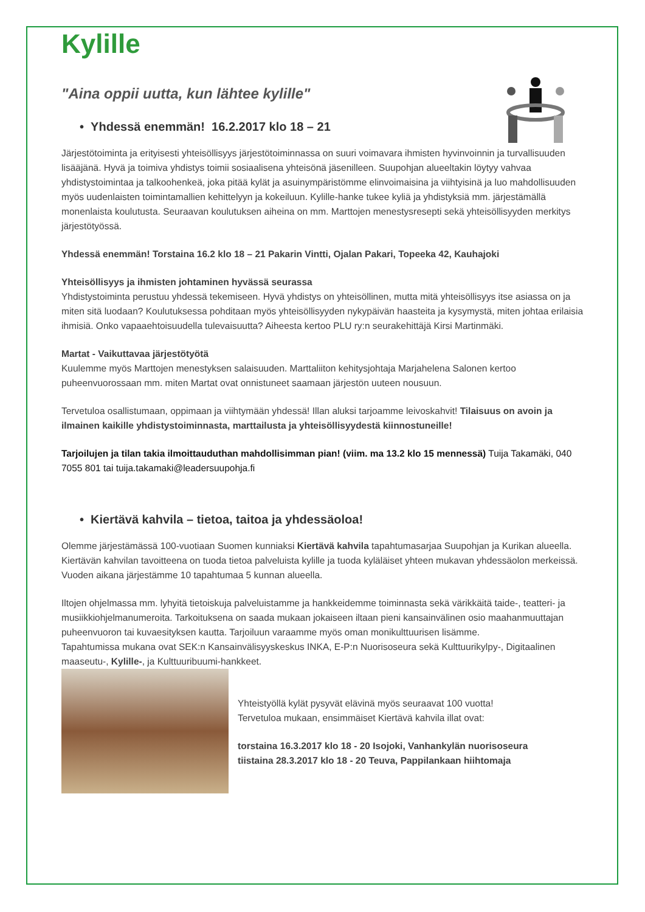Kylille
"Aina oppii uutta, kun lähtee kylille"
• Yhdessä enemmän! 16.2.2017 klo 18 – 21
Järjestötoiminta ja erityisesti yhteisöllisyys järjestötoiminnassa on suuri voimavara ihmisten hyvinvoinnin ja turvallisuuden lisääjänä. Hyvä ja toimiva yhdistys toimii sosiaalisena yhteisönä jäsenilleen. Suupohjan alueeltakin löytyy vahvaa yhdistystoimintaa ja talkoohenkeä, joka pitää kylät ja asuinympäristömme elinvoimaisina ja viihtyisinä ja luo mahdollisuuden myös uudenlaisten toimintamallien kehittelyyn ja kokeiluun. Kylille-hanke tukee kyliä ja yhdistyksiä mm. järjestämällä monenlaista koulutusta. Seuraavan koulutuksen aiheina on mm. Marttojen menestysresepti sekä yhteisöllisyyden merkitys järjestötyössä.
Yhdessä enemmän! Torstaina 16.2 klo 18 – 21 Pakarin Vintti, Ojalan Pakari, Topeeka 42, Kauhajoki
Yhteisöllisyys ja ihmisten johtaminen hyvässä seurassa
Yhdistystoiminta perustuu yhdessä tekemiseen. Hyvä yhdistys on yhteisöllinen, mutta mitä yhteisöllisyys itse asiassa on ja miten sitä luodaan? Koulutuksessa pohditaan myös yhteisöllisyyden nykypäivän haasteita ja kysymystä, miten johtaa erilaisia ihmisiä. Onko vapaaehtoisuudella tulevaisuutta? Aiheesta kertoo PLU ry:n seurakehittäjä Kirsi Martinmäki.
Martat - Vaikuttavaa järjestötyötä
Kuulemme myös Marttojen menestyksen salaisuuden. Marttaliiton kehitysjohtaja Marjahelena Salonen kertoo puheenvuorossaan mm. miten Martat ovat onnistuneet saamaan järjestön uuteen nousuun.
Tervetuloa osallistumaan, oppimaan ja viihtymään yhdessä! Illan aluksi tarjoamme leivoskahvit! Tilaisuus on avoin ja ilmainen kaikille yhdistystoiminnasta, marttailusta ja yhteisöllisyydestä kiinnostuneille!
Tarjoilujen ja tilan takia ilmoittauduthan mahdollisimman pian! (viim. ma 13.2 klo 15 mennessä) Tuija Takamäki, 040 7055 801 tai tuija.takamaki@leadersuupohja.fi
• Kiertävä kahvila – tietoa, taitoa ja yhdessäoloa!
Olemme järjestämässä 100-vuotiaan Suomen kunniaksi Kiertävä kahvila tapahtumasarjaa Suupohjan ja Kurikan alueella. Kiertävän kahvilan tavoitteena on tuoda tietoa palveluista kylille ja tuoda kyläläiset yhteen mukavan yhdessäolon merkeissä. Vuoden aikana järjestämme 10 tapahtumaa 5 kunnan alueella.
Iltojen ohjelmassa mm. lyhyitä tietoiskuja palveluistamme ja hankkeidemme toiminnasta sekä värikkäitä taide-, teatteri- ja musiikkiohjelmanumeroita. Tarkoituksena on saada mukaan jokaiseen iltaan pieni kansainvälinen osio maahanmuuttajan puheenvuoron tai kuvaesityksen kautta. Tarjoiluun varaamme myös oman monikulttuurisen lisämme.
Tapahtumissa mukana ovat SEK:n Kansainvälisyyskeskus INKA, E-P:n Nuorisoseura sekä Kulttuurikylpy-, Digitaalinen maaseutu-, Kylille-, ja Kulttuuribuumi-hankkeet.
Yhteistyöllä kylät pysyvät elävinä myös seuraavat 100 vuotta!
Tervetuloa mukaan, ensimmäiset Kiertävä kahvila illat ovat:
torstaina 16.3.2017 klo 18 - 20 Isojoki, Vanhankylän nuorisoseura
tiistaina 28.3.2017 klo 18 - 20 Teuva, Pappilankaan hiihtomaja